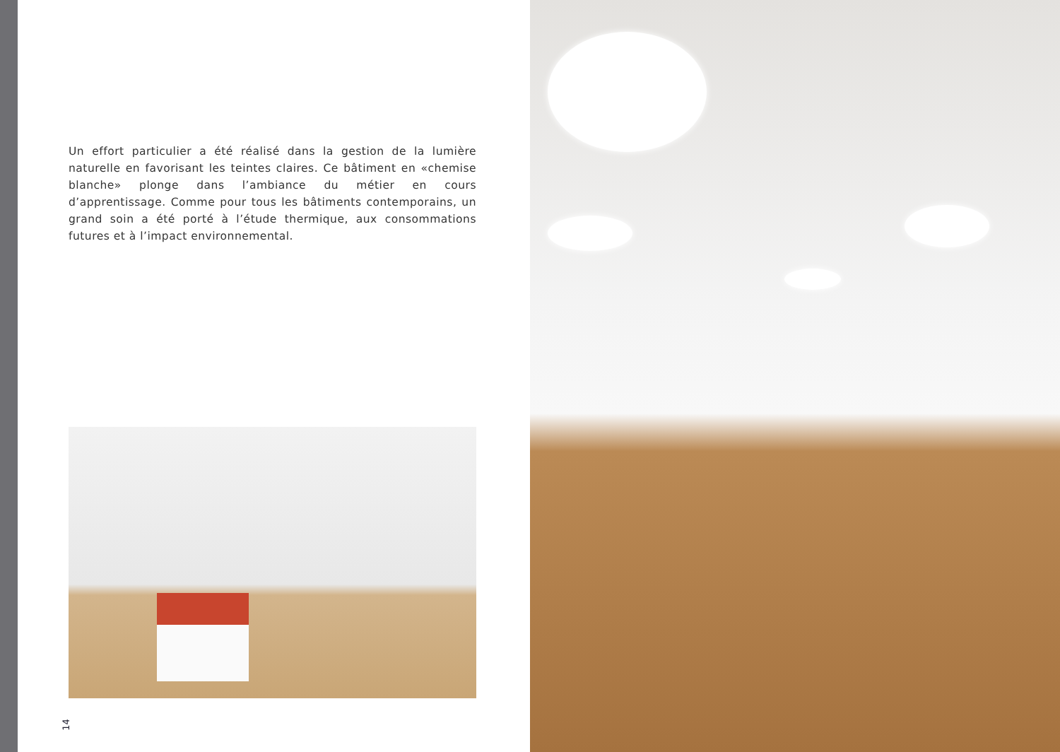Un effort particulier a été réalisé dans la gestion de la lumière naturelle en favorisant les teintes claires. Ce bâtiment en «chemise blanche» plonge dans l’ambiance du métier en cours d’apprentissage. Comme pour tous les bâtiments contemporains, un grand soin a été porté à l’étude thermique, aux consommations futures et à l’impact environnemental.
14